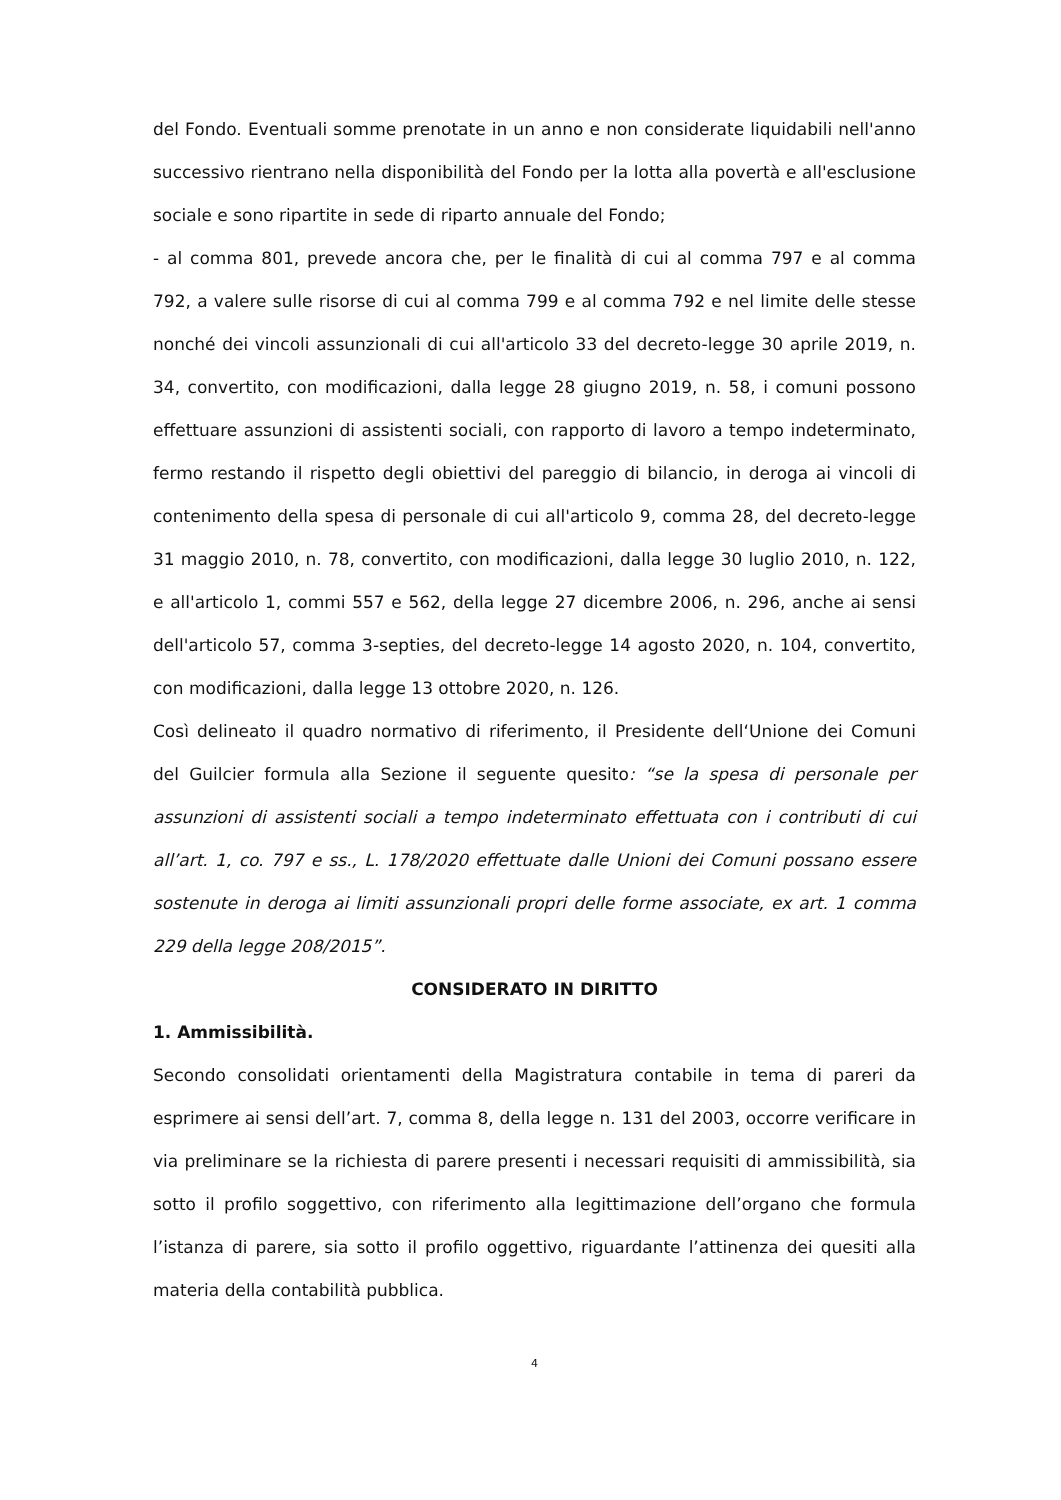del Fondo. Eventuali somme prenotate in un anno e non considerate liquidabili nell'anno successivo rientrano nella disponibilità del Fondo per la lotta alla povertà e all'esclusione sociale e sono ripartite in sede di riparto annuale del Fondo;
- al comma 801, prevede ancora che, per le finalità di cui al comma 797 e al comma 792, a valere sulle risorse di cui al comma 799 e al comma 792 e nel limite delle stesse nonché dei vincoli assunzionali di cui all'articolo 33 del decreto-legge 30 aprile 2019, n. 34, convertito, con modificazioni, dalla legge 28 giugno 2019, n. 58, i comuni possono effettuare assunzioni di assistenti sociali, con rapporto di lavoro a tempo indeterminato, fermo restando il rispetto degli obiettivi del pareggio di bilancio, in deroga ai vincoli di contenimento della spesa di personale di cui all'articolo 9, comma 28, del decreto-legge 31 maggio 2010, n. 78, convertito, con modificazioni, dalla legge 30 luglio 2010, n. 122, e all'articolo 1, commi 557 e 562, della legge 27 dicembre 2006, n. 296, anche ai sensi dell'articolo 57, comma 3-septies, del decreto-legge 14 agosto 2020, n. 104, convertito, con modificazioni, dalla legge 13 ottobre 2020, n. 126.
Così delineato il quadro normativo di riferimento, il Presidente dell‘Unione dei Comuni del Guilcier formula alla Sezione il seguente quesito: “se la spesa di personale per assunzioni di assistenti sociali a tempo indeterminato effettuata con i contributi di cui all’art. 1, co. 797 e ss., L. 178/2020 effettuate dalle Unioni dei Comuni possano essere sostenute in deroga ai limiti assunzionali propri delle forme associate, ex art. 1 comma 229 della legge 208/2015”.
CONSIDERATO IN DIRITTO
1. Ammissibilità.
Secondo consolidati orientamenti della Magistratura contabile in tema di pareri da esprimere ai sensi dell’art. 7, comma 8, della legge n. 131 del 2003, occorre verificare in via preliminare se la richiesta di parere presenti i necessari requisiti di ammissibilità, sia sotto il profilo soggettivo, con riferimento alla legittimazione dell’organo che formula l’istanza di parere, sia sotto il profilo oggettivo, riguardante l’attinenza dei quesiti alla materia della contabilità pubblica.
4